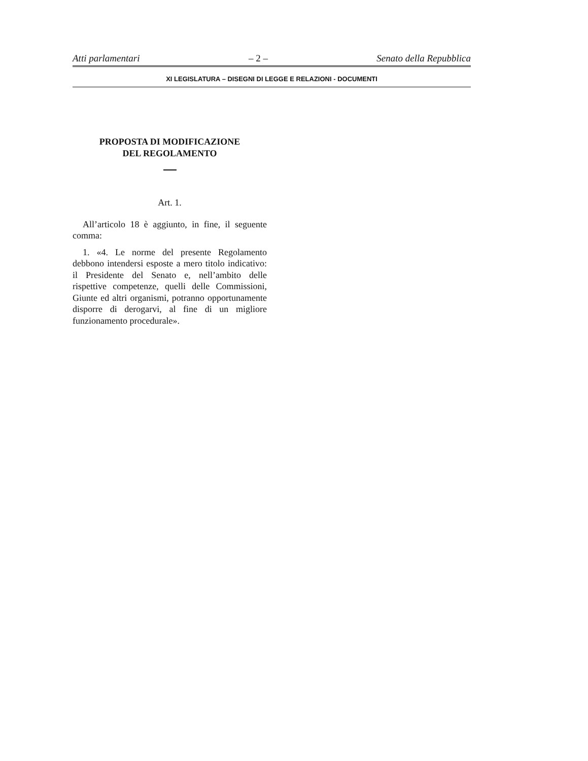Atti parlamentari – 2 – Senato della Repubblica
XI LEGISLATURA – DISEGNI DI LEGGE E RELAZIONI - DOCUMENTI
PROPOSTA DI MODIFICAZIONE
DEL REGOLAMENTO
Art. 1.
All’articolo 18 è aggiunto, in fine, il seguente comma:
1. «4. Le norme del presente Regolamento debbono intendersi esposte a mero titolo indicativo: il Presidente del Senato e, nell’ambito delle rispettive competenze, quelli delle Commissioni, Giunte ed altri organismi, potranno opportunamente disporre di derogarvi, al fine di un migliore funzionamento procedurale».